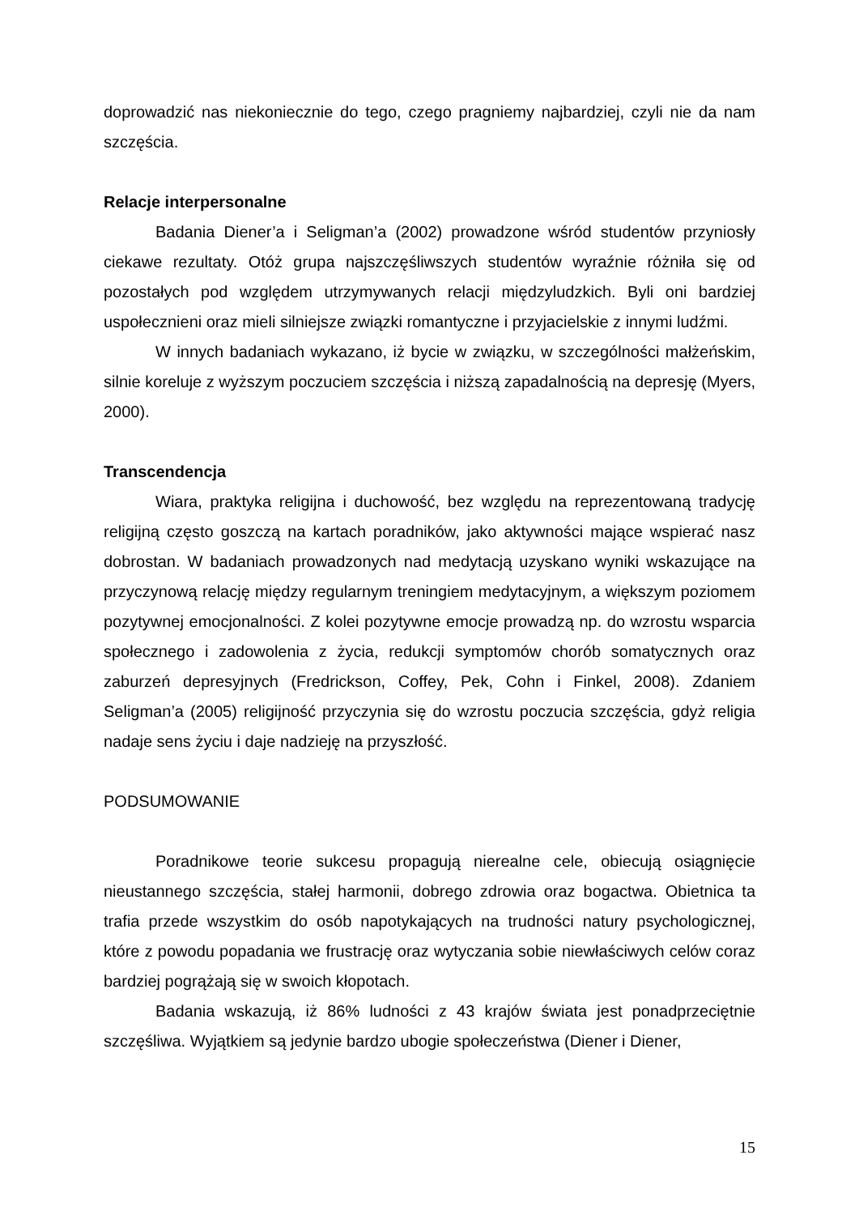doprowadzić nas niekoniecznie do tego, czego pragniemy najbardziej, czyli nie da nam szczęścia.
Relacje interpersonalne
Badania Diener’a i Seligman’a (2002) prowadzone wśród studentów przyniosły ciekawe rezultaty. Otóż grupa najszczęśliwszych studentów wyraźnie różniła się od pozostałych pod względem utrzymywanych relacji międzyludzkich. Byli oni bardziej uspołecznieni oraz mieli silniejsze związki romantyczne i przyjacielskie z innymi ludźmi.
W innych badaniach wykazano, iż bycie w związku, w szczególności małżeńskim, silnie koreluje z wyższym poczuciem szczęścia i niższą zapadalnością na depresję (Myers, 2000).
Transcendencja
Wiara, praktyka religijna i duchowość, bez względu na reprezentowaną tradycję religijną często goszczą na kartach poradników, jako aktywności mające wspierać nasz dobrostan. W badaniach prowadzonych nad medytacją uzyskano wyniki wskazujące na przyczynową relację między regularnym treningiem medytacyjnym, a większym poziomem pozytywnej emocjonalności. Z kolei pozytywne emocje prowadzą np. do wzrostu wsparcia społecznego i zadowolenia z życia, redukcji symptomów chorób somatycznych oraz zaburzeń depresyjnych (Fredrickson, Coffey, Pek, Cohn i Finkel, 2008). Zdaniem Seligman’a (2005) religijność przyczynia się do wzrostu poczucia szczęścia, gdyż religia nadaje sens życiu i daje nadzieję na przyszłość.
PODSUMOWANIE
Poradnikowe teorie sukcesu propagują nierealne cele, obiecują osiągnięcie nieustannego szczęścia, stałej harmonii, dobrego zdrowia oraz bogactwa. Obietnica ta trafia przede wszystkim do osób napotykających na trudności natury psychologicznej, które z powodu popadania we frustrację oraz wytyczania sobie niewłaściwych celów coraz bardziej pogrążają się w swoich kłopotach.
Badania wskazują, iż 86% ludności z 43 krajów świata jest ponadprzeciętnie szczęśliwa. Wyjątkiem są jedynie bardzo ubogie społeczeństwa (Diener i Diener,
15